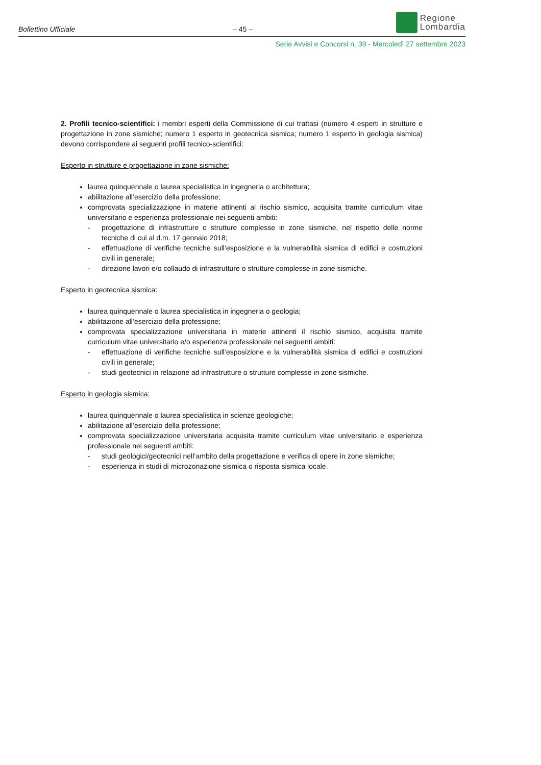Bollettino Ufficiale
– 45 –
Regione
Lombardia
Serie Avvisi e Concorsi n. 39 - Mercoledì 27 settembre 2023
2. Profili tecnico-scientifici: i membri esperti della Commissione di cui trattasi (numero 4 esperti in strutture e progettazione in zone sismiche; numero 1 esperto in geotecnica sismica; numero 1 esperto in geologia sismica) devono corrispondere ai seguenti profili tecnico-scientifici:
Esperto in strutture e progettazione in zone sismiche:
laurea quinquennale o laurea specialistica in ingegneria o architettura;
abilitazione all’esercizio della professione;
comprovata specializzazione in materie attinenti al rischio sismico, acquisita tramite curriculum vitae universitario e esperienza professionale nei seguenti ambiti:
- progettazione di infrastrutture o strutture complesse in zone sismiche, nel rispetto delle norme tecniche di cui al d.m. 17 gennaio 2018;
- effettuazione di verifiche tecniche sull’esposizione e la vulnerabilità sismica di edifici e costruzioni civili in generale;
- direzione lavori e/o collaudo di infrastrutture o strutture complesse in zone sismiche.
Esperto in geotecnica sismica:
laurea quinquennale o laurea specialistica in ingegneria o geologia;
abilitazione all’esercizio della professione;
comprovata specializzazione universitaria in materie attinenti il rischio sismico, acquisita tramite curriculum vitae universitario e/o esperienza professionale nei seguenti ambiti:
- effettuazione di verifiche tecniche sull’esposizione e la vulnerabilità sismica di edifici e costruzioni civili in generale;
- studi geotecnici in relazione ad infrastrutture o strutture complesse in zone sismiche.
Esperto in geologia sismica:
laurea quinquennale o laurea specialistica in scienze geologiche;
abilitazione all’esercizio della professione;
comprovata specializzazione universitaria acquisita tramite curriculum vitae universitario e esperienza professionale nei seguenti ambiti:
- studi geologici/geotecnici nell’ambito della progettazione e verifica di opere in zone sismiche;
- esperienza in studi di microzonazione sismica o risposta sismica locale.